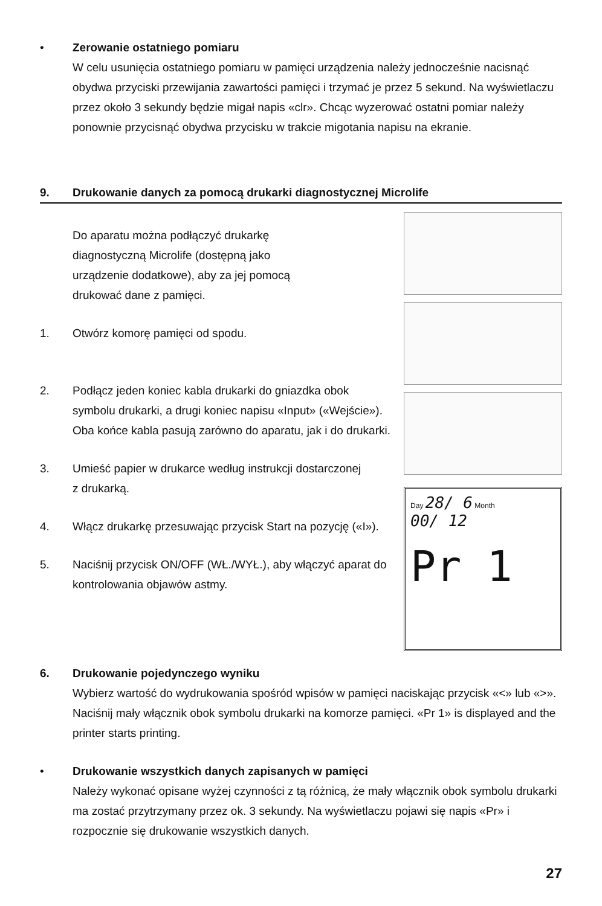• Zerowanie ostatniego pomiaru
W celu usunięcia ostatniego pomiaru w pamięci urządzenia należy jednocześnie nacisnąć obydwa przyciski przewijania zawartości pamięci i trzymać je przez 5 sekund. Na wyświetlaczu przez około 3 sekundy będzie migał napis «clr». Chcąc wyzerować ostatni pomiar należy ponownie przycisnąć obydwa przycisku w trakcie migotania napisu na ekranie.
9. Drukowanie danych za pomocą drukarki diagnostycznej Microlife
Do aparatu można podłączyć drukarkę
diagnostyczną Microlife (dostępną jako
urządzenie dodatkowe), aby za jej pomocą
drukować dane z pamięci.
1. Otwórz komorę pamięci od spodu.
2. Podłącz jeden koniec kabla drukarki do gniazdka obok symbolu drukarki, a drugi koniec napisu «Input» («Wejście»). Oba końce kabla pasują zarówno do aparatu, jak i do drukarki.
3. Umieść papier w drukarce według instrukcji dostarczonej
z drukarką.
4. Włącz drukarkę przesuwając przycisk Start na pozycję («I»).
5. Naciśnij przycisk ON/OFF (WŁ./WYŁ.), aby włączyć aparat do kontrolowania objawów astmy.
Day 28/ 6 Month
00/ 12
Pr 1
6. Drukowanie pojedynczego wyniku
Wybierz wartość do wydrukowania spośród wpisów w pamięci naciskając przycisk «<» lub «>». Naciśnij mały włącznik obok symbolu drukarki na komorze pamięci. «Pr 1» is displayed and the printer starts printing.
• Drukowanie wszystkich danych zapisanych w pamięci
Należy wykonać opisane wyżej czynności z tą różnicą, że mały włącznik obok symbolu drukarki ma zostać przytrzymany przez ok. 3 sekundy. Na wyświetlaczu pojawi się napis «Pr» i rozpocznie się drukowanie wszystkich danych.
27